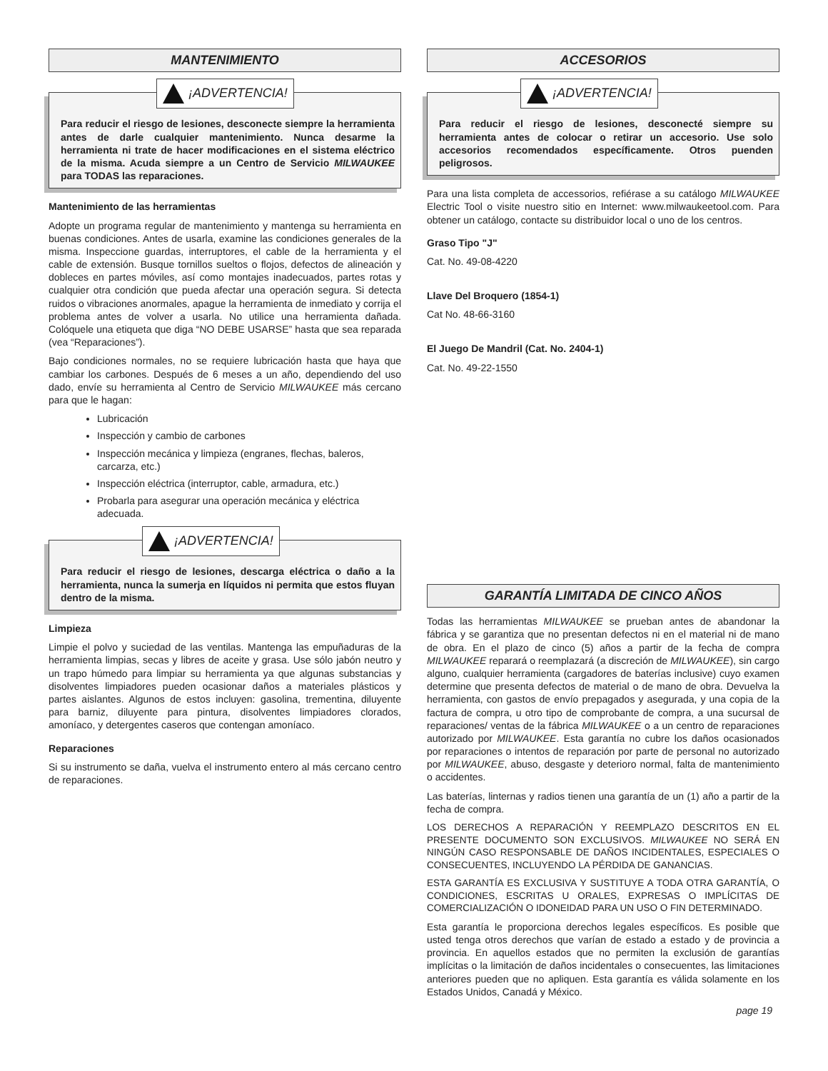MANTENIMIENTO
¡ADVERTENCIA!
Para reducir el riesgo de lesiones, desconecte siempre la herramienta antes de darle cualquier mantenimiento. Nunca desarme la herramienta ni trate de hacer modificaciones en el sistema eléctrico de la misma. Acuda siempre a un Centro de Servicio MILWAUKEE para TODAS las reparaciones.
Mantenimiento de las herramientas
Adopte un programa regular de mantenimiento y mantenga su herramienta en buenas condiciones. Antes de usarla, examine las condiciones generales de la misma. Inspeccione guardas, interruptores, el cable de la herramienta y el cable de extensión. Busque tornillos sueltos o flojos, defectos de alineación y dobleces en partes móviles, así como montajes inadecuados, partes rotas y cualquier otra condición que pueda afectar una operación segura. Si detecta ruidos o vibraciones anormales, apague la herramienta de inmediato y corrija el problema antes de volver a usarla. No utilice una herramienta dañada. Colóquele una etiqueta que diga “NO DEBE USARSE” hasta que sea reparada (vea “Reparaciones”).
Bajo condiciones normales, no se requiere lubricación hasta que haya que cambiar los carbones. Después de 6 meses a un año, dependiendo del uso dado, envíe su herramienta al Centro de Servicio MILWAUKEE más cercano para que le hagan:
Lubricación
Inspección y cambio de carbones
Inspección mecánica y limpieza (engranes, flechas, baleros, carcarza, etc.)
Inspección eléctrica (interruptor, cable, armadura, etc.)
Probarla para asegurar una operación mecánica y eléctrica adecuada.
¡ADVERTENCIA!
Para reducir el riesgo de lesiones, descarga eléctrica o daño a la herramienta, nunca la sumerja en líquidos ni permita que estos fluyan dentro de la misma.
Limpieza
Limpie el polvo y suciedad de las ventilas. Mantenga las empuñaduras de la herramienta limpias, secas y libres de aceite y grasa. Use sólo jabón neutro y un trapo húmedo para limpiar su herramienta ya que algunas substancias y disolventes limpiadores pueden ocasionar daños a materiales plásticos y partes aislantes. Algunos de estos incluyen: gasolina, trementina, diluyente para barniz, diluyente para pintura, disolventes limpiadores clorados, amoníaco, y detergentes caseros que contengan amoníaco.
Reparaciones
Si su instrumento se daña, vuelva el instrumento entero al más cercano centro de reparaciones.
ACCESORIOS
¡ADVERTENCIA!
Para reducir el riesgo de lesiones, desconecté siempre su herramienta antes de colocar o retirar un accesorio. Use solo accesorios recomendados específicamente. Otros puenden peligrosos.
Para una lista completa de accessorios, refiérase a su catálogo MILWAUKEE Electric Tool o visite nuestro sitio en Internet: www.milwaukeetool.com. Para obtener un catálogo, contacte su distribuidor local o uno de los centros.
Graso Tipo "J"
Cat. No. 49-08-4220
Llave Del Broquero (1854-1)
Cat No. 48-66-3160
El Juego De Mandril (Cat. No. 2404-1)
Cat. No. 49-22-1550
GARANTÍA LIMITADA DE CINCO AÑOS
Todas las herramientas MILWAUKEE se prueban antes de abandonar la fábrica y se garantiza que no presentan defectos ni en el material ni de mano de obra. En el plazo de cinco (5) años a partir de la fecha de compra MILWAUKEE reparará o reemplazará (a discreción de MILWAUKEE), sin cargo alguno, cualquier herramienta (cargadores de baterías inclusive) cuyo examen determine que presenta defectos de material o de mano de obra. Devuelva la herramienta, con gastos de envío prepagados y asegurada, y una copia de la factura de compra, u otro tipo de comprobante de compra, a una sucursal de reparaciones/ ventas de la fábrica MILWAUKEE o a un centro de reparaciones autorizado por MILWAUKEE. Esta garantía no cubre los daños ocasionados por reparaciones o intentos de reparación por parte de personal no autorizado por MILWAUKEE, abuso, desgaste y deterioro normal, falta de mantenimiento o accidentes.
Las baterías, linternas y radios tienen una garantía de un (1) año a partir de la fecha de compra.
LOS DERECHOS A REPARACIÓN Y REEMPLAZO DESCRITOS EN EL PRESENTE DOCUMENTO SON EXCLUSIVOS. MILWAUKEE NO SERÁ EN NINGÚN CASO RESPONSABLE DE DAÑOS INCIDENTALES, ESPECIALES O CONSECUENTES, INCLUYENDO LA PÉRDIDA DE GANANCIAS.
ESTA GARANTÍA ES EXCLUSIVA Y SUSTITUYE A TODA OTRA GARANTÍA, O CONDICIONES, ESCRITAS U ORALES, EXPRESAS O IMPLÍCITAS DE COMERCIALIZACIÓN O IDONEIDAD PARA UN USO O FIN DETERMINADO.
Esta garantía le proporciona derechos legales específicos. Es posible que usted tenga otros derechos que varían de estado a estado y de provincia a provincia. En aquellos estados que no permiten la exclusión de garantías implícitas o la limitación de daños incidentales o consecuentes, las limitaciones anteriores pueden que no apliquen. Esta garantía es válida solamente en los Estados Unidos, Canadá y México.
page 19